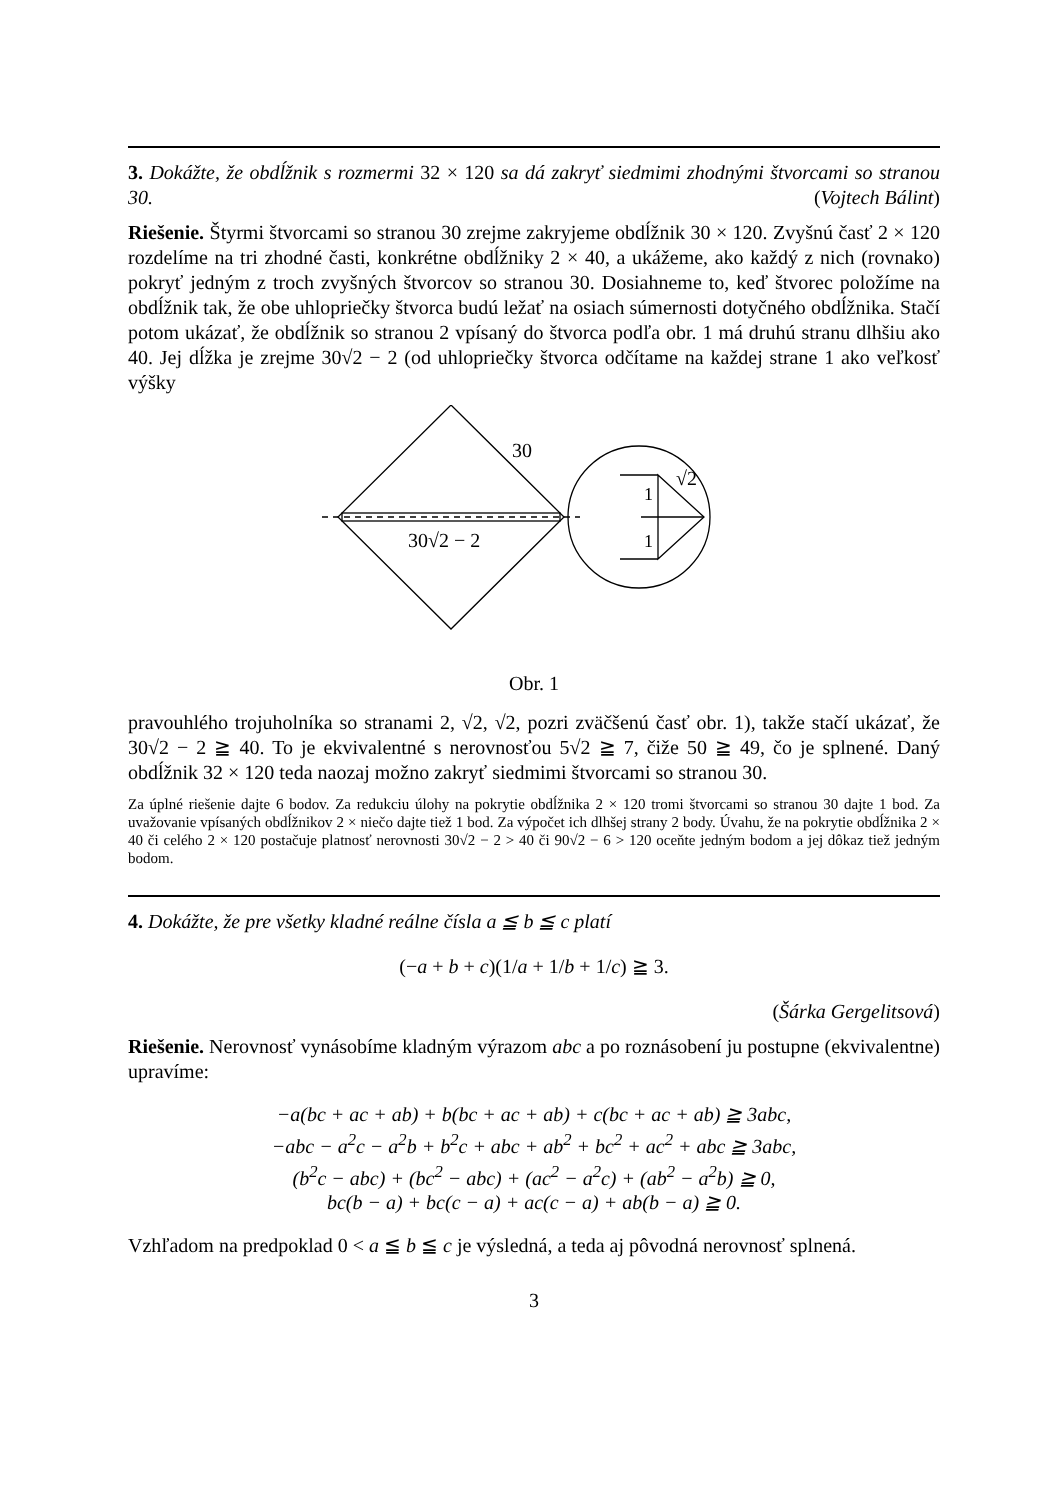3. Dokážte, že obdĺžnik s rozmermi 32 × 120 sa dá zakryť siedmimi zhodnými štvorcami so stranou 30. (Vojtech Bálint)
Riešenie. Štyrmi štvorcami so stranou 30 zrejme zakryjeme obdĺžnik 30 × 120. Zvyšnú časť 2 × 120 rozdelíme na tri zhodné časti, konkrétne obdĺžniky 2 × 40, a ukážeme, ako každý z nich (rovnako) pokryť jedným z troch zvyšných štvorcov so stranou 30. Dosiahneme to, keď štvorec položíme na obdĺžnik tak, že obe uhlopriečky štvorca budú ležať na osiach súmernosti dotyčného obdĺžnika. Stačí potom ukázať, že obdĺžnik so stranou 2 vpísaný do štvorca podľa obr. 1 má druhú stranu dlhšiu ako 40. Jej dĺžka je zrejme 30√2 − 2 (od uhlopriečky štvorca odčítame na každej strane 1 ako veľkosť výšky
30
√2
1
1
30√2 − 2
Obr. 1
pravouhlého trojuholníka so stranami 2, √2, √2, pozri zväčšenú časť obr. 1), takže stačí ukázať, že 30√2 − 2 ≧ 40. To je ekvivalentné s nerovnosťou 5√2 ≧ 7, čiže 50 ≧ 49, čo je splnené. Daný obdĺžnik 32 × 120 teda naozaj možno zakryť siedmimi štvorcami so stranou 30.
Za úplné riešenie dajte 6 bodov. Za redukciu úlohy na pokrytie obdĺžnika 2 × 120 tromi štvorcami so stranou 30 dajte 1 bod. Za uvažovanie vpísaných obdĺžnikov 2 × niečo dajte tiež 1 bod. Za výpočet ich dlhšej strany 2 body. Úvahu, že na pokrytie obdĺžnika 2 × 40 či celého 2 × 120 postačuje platnosť nerovnosti 30√2 − 2 > 40 či 90√2 − 6 > 120 oceňte jedným bodom a jej dôkaz tiež jedným bodom.
4. Dokážte, že pre všetky kladné reálne čísla a ≦ b ≦ c platí
(−a + b + c)(1/a + 1/b + 1/c) ≧ 3.
(Šárka Gergelitsová)
Riešenie. Nerovnosť vynásobíme kladným výrazom abc a po roznásobení ju postupne (ekvivalentne) upravíme:
−a(bc + ac + ab) + b(bc + ac + ab) + c(bc + ac + ab) ≧ 3abc,
−abc − a<sup>2</sup>c − a<sup>2</sup>b + b<sup>2</sup>c + abc + ab<sup>2</sup> + bc<sup>2</sup> + ac<sup>2</sup> + abc ≧ 3abc,
(b<sup>2</sup>c − abc) + (bc<sup>2</sup> − abc) + (ac<sup>2</sup> − a<sup>2</sup>c) + (ab<sup>2</sup> − a<sup>2</sup>b) ≧ 0,
bc(b − a) + bc(c − a) + ac(c − a) + ab(b − a) ≧ 0.
Vzhľadom na predpoklad 0 < a ≦ b ≦ c je výsledná, a teda aj pôvodná nerovnosť splnená.
3